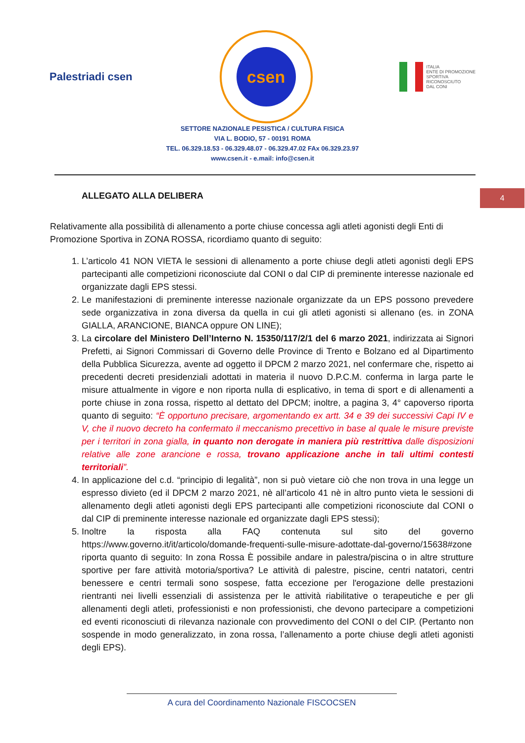Palestriadi csen
csen
ITALIA
ENTE DI PROMOZIONE
SPORTIVA
RICONOSCIUTO
DAL CONI
SETTORE NAZIONALE PESISTICA / CULTURA FISICA
VIA L. BODIO, 57 - 00191 ROMA
TEL. 06.329.18.53 - 06.329.48.07 - 06.329.47.02 FAx 06.329.23.97
www.csen.it - e.mail: info@csen.it
4
ALLEGATO ALLA DELIBERA
Relativamente alla possibilità di allenamento a porte chiuse concessa agli atleti agonisti degli Enti di Promozione Sportiva in ZONA ROSSA, ricordiamo quanto di seguito:
1. L’articolo 41 NON VIETA le sessioni di allenamento a porte chiuse degli atleti agonisti degli EPS partecipanti alle competizioni riconosciute dal CONI o dal CIP di preminente interesse nazionale ed organizzate dagli EPS stessi.
2. Le manifestazioni di preminente interesse nazionale organizzate da un EPS possono prevedere sede organizzativa in zona diversa da quella in cui gli atleti agonisti si allenano (es. in ZONA GIALLA, ARANCIONE, BIANCA oppure ON LINE);
3. La circolare del Ministero Dell’Interno N. 15350/117/2/1 del 6 marzo 2021, indirizzata ai Signori Prefetti, ai Signori Commissari di Governo delle Province di Trento e Bolzano ed al Dipartimento della Pubblica Sicurezza, avente ad oggetto il DPCM 2 marzo 2021, nel confermare che, rispetto ai precedenti decreti presidenziali adottati in materia il nuovo D.P.C.M. conferma in larga parte le misure attualmente in vigore e non riporta nulla di esplicativo, in tema di sport e di allenamenti a porte chiuse in zona rossa, rispetto al dettato del DPCM; inoltre, a pagina 3, 4° capoverso riporta quanto di seguito: “È opportuno precisare, argomentando ex artt. 34 e 39 dei successivi Capi IV e V, che il nuovo decreto ha confermato il meccanismo precettivo in base al quale le misure previste per i territori in zona gialla, in quanto non derogate in maniera più restrittiva dalle disposizioni relative alle zone arancione e rossa, trovano applicazione anche in tali ultimi contesti territoriali”.
4. In applicazione del c.d. “principio di legalità”, non si può vietare ciò che non trova in una legge un espresso divieto (ed il DPCM 2 marzo 2021, nè all’articolo 41 nè in altro punto vieta le sessioni di allenamento degli atleti agonisti degli EPS partecipanti alle competizioni riconosciute dal CONI o dal CIP di preminente interesse nazionale ed organizzate dagli EPS stessi);
5. Inoltre la risposta alla FAQ contenuta sul sito del governo https://www.governo.it/it/articolo/domande-frequenti-sulle-misure-adottate-dal-governo/15638#zone riporta quanto di seguito: In zona Rossa È possibile andare in palestra/piscina o in altre strutture sportive per fare attività motoria/sportiva? Le attività di palestre, piscine, centri natatori, centri benessere e centri termali sono sospese, fatta eccezione per l'erogazione delle prestazioni rientranti nei livelli essenziali di assistenza per le attività riabilitative o terapeutiche e per gli allenamenti degli atleti, professionisti e non professionisti, che devono partecipare a competizioni ed eventi riconosciuti di rilevanza nazionale con provvedimento del CONI o del CIP. (Pertanto non sospende in modo generalizzato, in zona rossa, l’allenamento a porte chiuse degli atleti agonisti degli EPS).
A cura del Coordinamento Nazionale FISCOCSEN